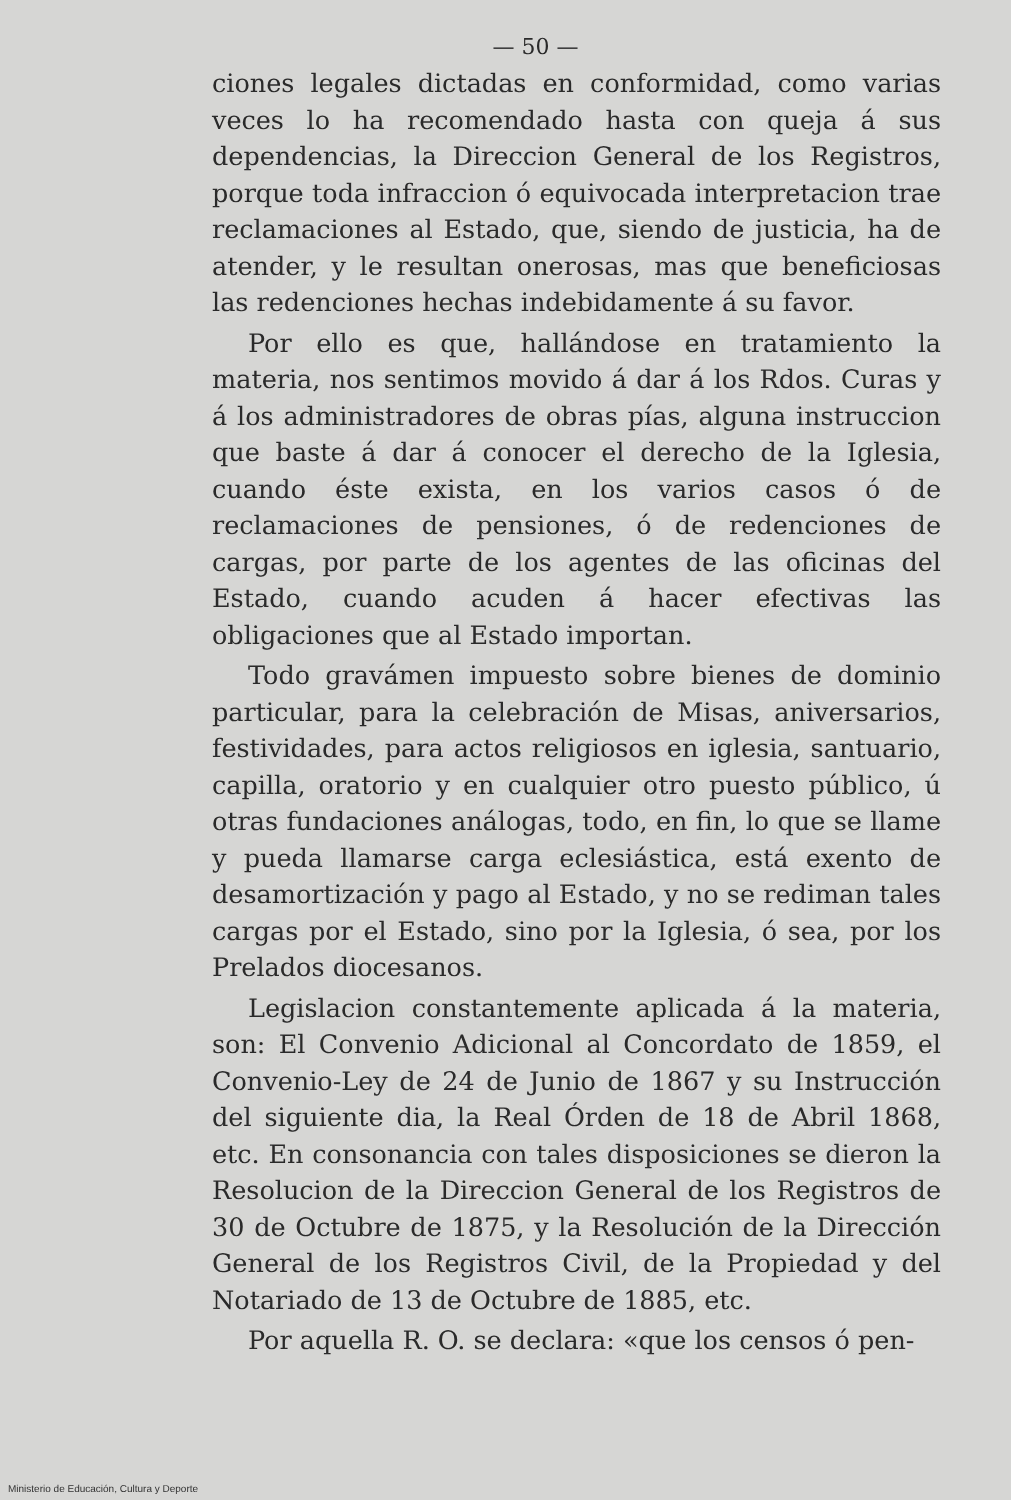— 50 —
ciones legales dictadas en conformidad, como varias veces lo ha recomendado hasta con queja á sus dependencias, la Direccion General de los Registros, porque toda infraccion ó equivocada interpretacion trae reclamaciones al Estado, que, siendo de justicia, ha de atender, y le resultan onerosas, mas que beneficiosas las redenciones hechas indebidamente á su favor.
Por ello es que, hallándose en tratamiento la materia, nos sentimos movido á dar á los Rdos. Curas y á los administradores de obras pías, alguna instruccion que baste á dar á conocer el derecho de la Iglesia, cuando éste exista, en los varios casos ó de reclamaciones de pensiones, ó de redenciones de cargas, por parte de los agentes de las oficinas del Estado, cuando acuden á hacer efectivas las obligaciones que al Estado importan.
Todo gravámen impuesto sobre bienes de dominio particular, para la celebración de Misas, aniversarios, festividades, para actos religiosos en iglesia, santuario, capilla, oratorio y en cualquier otro puesto público, ú otras fundaciones análogas, todo, en fin, lo que se llame y pueda llamarse carga eclesiástica, está exento de desamortización y pago al Estado, y no se rediman tales cargas por el Estado, sino por la Iglesia, ó sea, por los Prelados diocesanos.
Legislacion constantemente aplicada á la materia, son: El Convenio Adicional al Concordato de 1859, el Convenio-Ley de 24 de Junio de 1867 y su Instrucción del siguiente dia, la Real Órden de 18 de Abril 1868, etc. En consonancia con tales disposiciones se dieron la Resolucion de la Direccion General de los Registros de 30 de Octubre de 1875, y la Resolución de la Dirección General de los Registros Civil, de la Propiedad y del Notariado de 13 de Octubre de 1885, etc.
Por aquella R. O. se declara: «que los censos ó pen-
Ministerio de Educación, Cultura y Deporte